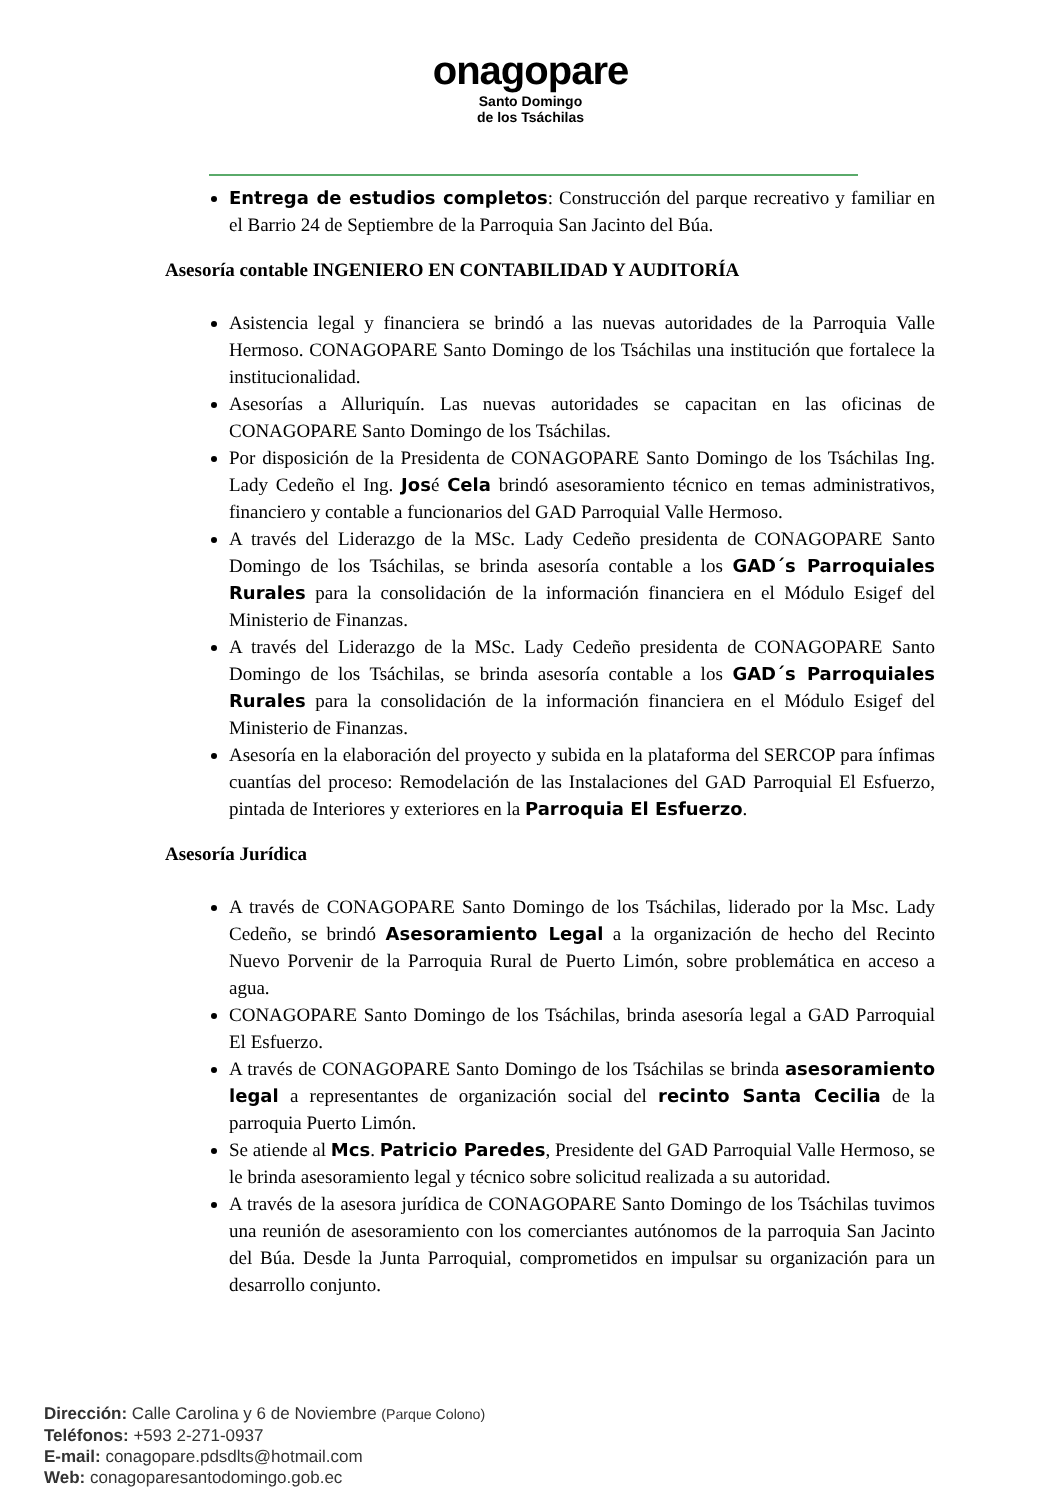onagopare
Santo Domingo
de los Tsáchilas
Entrega de estudios completos: Construcción del parque recreativo y familiar en el Barrio 24 de Septiembre de la Parroquia San Jacinto del Búa.
Asesoría contable INGENIERO EN CONTABILIDAD Y AUDITORÍA
Asistencia legal y financiera se brindó a las nuevas autoridades de la Parroquia Valle Hermoso. CONAGOPARE Santo Domingo de los Tsáchilas una institución que fortalece la institucionalidad.
Asesorías a Alluriquín. Las nuevas autoridades se capacitan en las oficinas de CONAGOPARE Santo Domingo de los Tsáchilas.
Por disposición de la Presidenta de CONAGOPARE Santo Domingo de los Tsáchilas Ing. Lady Cedeño el Ing. José Cela brindó asesoramiento técnico en temas administrativos, financiero y contable a funcionarios del GAD Parroquial Valle Hermoso.
A través del Liderazgo de la MSc. Lady Cedeño presidenta de CONAGOPARE Santo Domingo de los Tsáchilas, se brinda asesoría contable a los GAD´s Parroquiales Rurales para la consolidación de la información financiera en el Módulo Esigef del Ministerio de Finanzas.
A través del Liderazgo de la MSc. Lady Cedeño presidenta de CONAGOPARE Santo Domingo de los Tsáchilas, se brinda asesoría contable a los GAD´s Parroquiales Rurales para la consolidación de la información financiera en el Módulo Esigef del Ministerio de Finanzas.
Asesoría en la elaboración del proyecto y subida en la plataforma del SERCOP para ínfimas cuantías del proceso: Remodelación de las Instalaciones del GAD Parroquial El Esfuerzo, pintada de Interiores y exteriores en la Parroquia El Esfuerzo.
Asesoría Jurídica
A través de CONAGOPARE Santo Domingo de los Tsáchilas, liderado por la Msc. Lady Cedeño, se brindó Asesoramiento Legal a la organización de hecho del Recinto Nuevo Porvenir de la Parroquia Rural de Puerto Limón, sobre problemática en acceso a agua.
CONAGOPARE Santo Domingo de los Tsáchilas, brinda asesoría legal a GAD Parroquial El Esfuerzo.
A través de CONAGOPARE Santo Domingo de los Tsáchilas se brinda asesoramiento legal a representantes de organización social del recinto Santa Cecilia de la parroquia Puerto Limón.
Se atiende al Mcs. Patricio Paredes, Presidente del GAD Parroquial Valle Hermoso, se le brinda asesoramiento legal y técnico sobre solicitud realizada a su autoridad.
A través de la asesora jurídica de CONAGOPARE Santo Domingo de los Tsáchilas tuvimos una reunión de asesoramiento con los comerciantes autónomos de la parroquia San Jacinto del Búa. Desde la Junta Parroquial, comprometidos en impulsar su organización para un desarrollo conjunto.
Dirección: Calle Carolina y 6 de Noviembre (Parque Colono)
Teléfonos: +593 2-271-0937
E-mail: conagopare.pdsdlts@hotmail.com
Web: conagoparesantodomingo.gob.ec